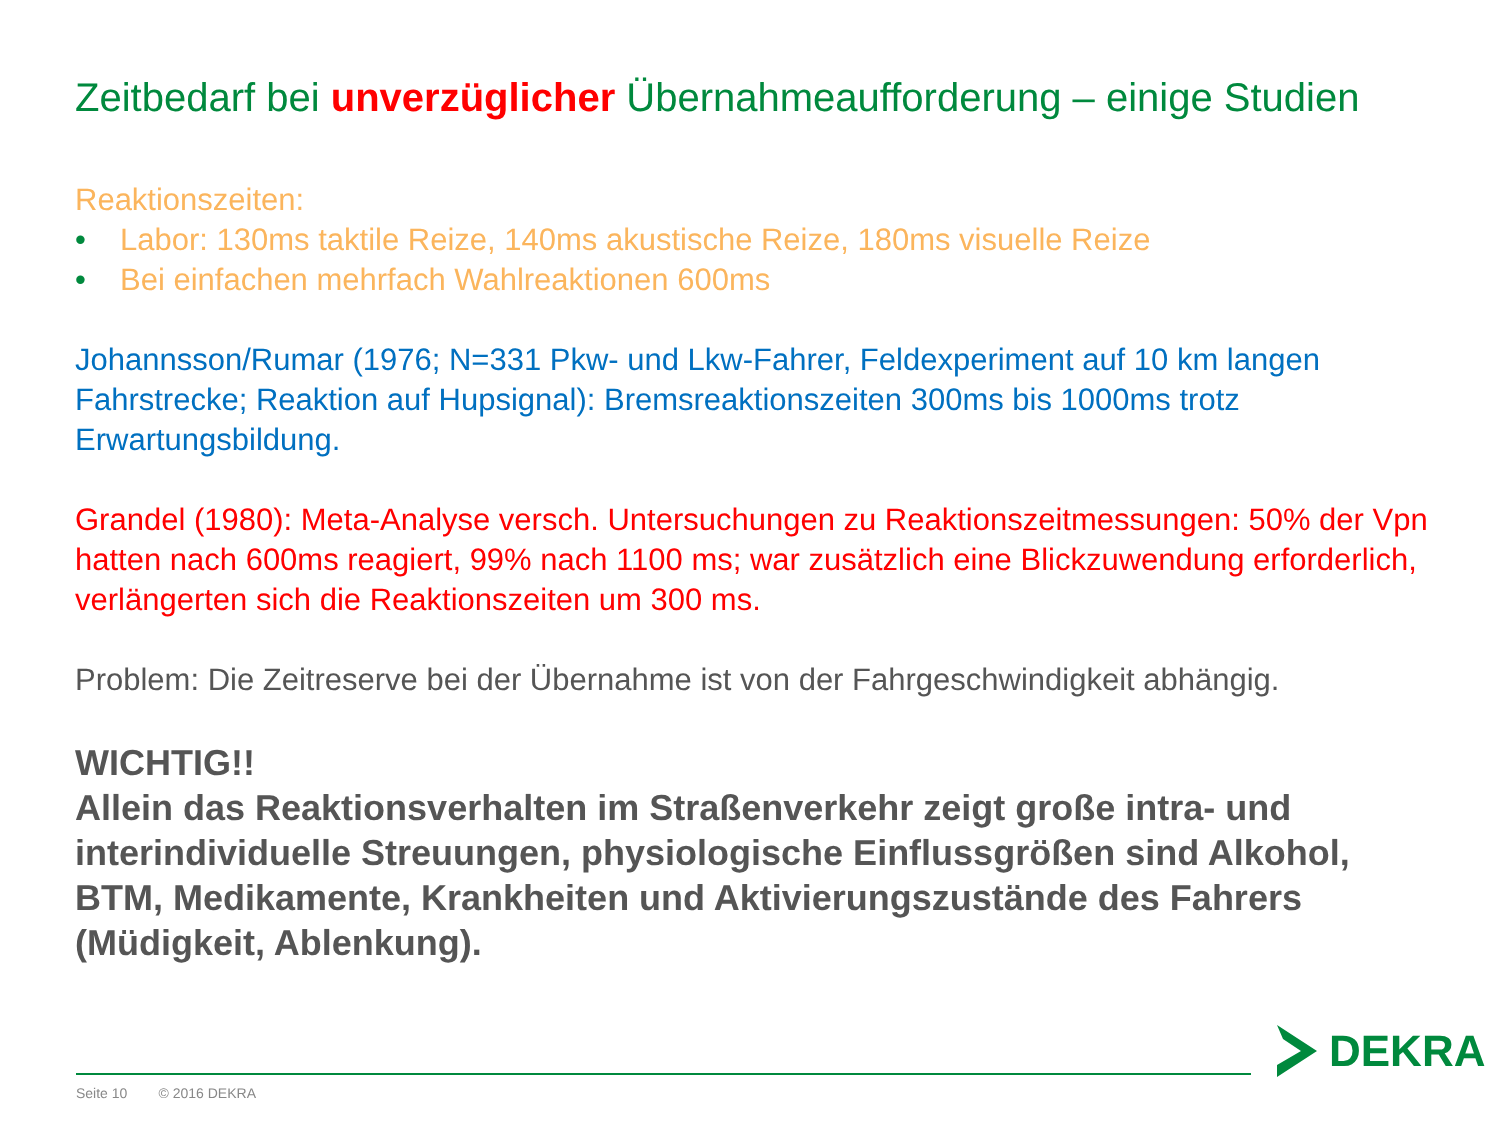Zeitbedarf bei unverzüglicher Übernahmeaufforderung – einige Studien
Reaktionszeiten:
• Labor: 130ms taktile Reize, 140ms akustische Reize, 180ms visuelle Reize
• Bei einfachen mehrfach Wahlreaktionen 600ms
Johannsson/Rumar (1976; N=331 Pkw- und Lkw-Fahrer, Feldexperiment auf 10 km langen Fahrstrecke; Reaktion auf Hupsignal): Bremsreaktionszeiten 300ms bis 1000ms trotz Erwartungsbildung.
Grandel (1980): Meta-Analyse versch. Untersuchungen zu Reaktionszeitmessungen: 50% der Vpn hatten nach 600ms reagiert, 99% nach 1100 ms; war zusätzlich eine Blickzuwendung erforderlich, verlängerten sich die Reaktionszeiten um 300 ms.
Problem: Die Zeitreserve bei der Übernahme ist von der Fahrgeschwindigkeit abhängig.
WICHTIG!!
Allein das Reaktionsverhalten im Straßenverkehr zeigt große intra- und interindividuelle Streuungen, physiologische Einflussgrößen sind Alkohol, BTM, Medikamente, Krankheiten und Aktivierungszustände des Fahrers (Müdigkeit, Ablenkung).
Seite 10 © 2016 DEKRA
DEKRA